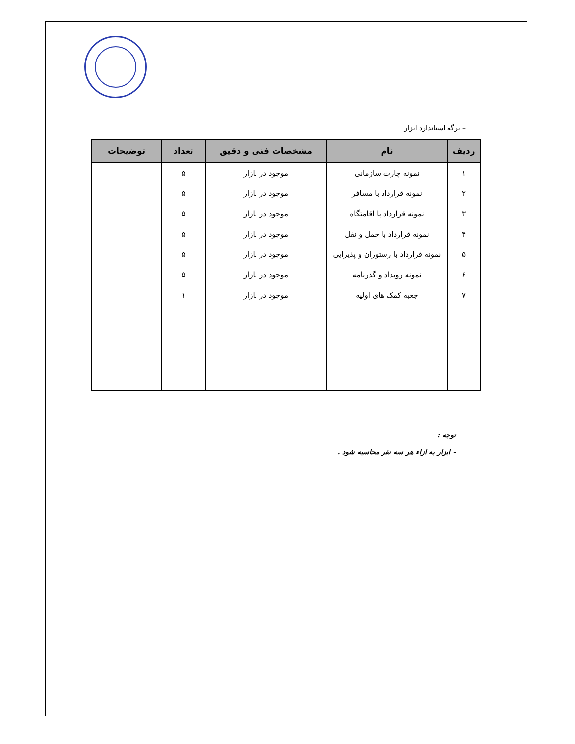– برگه استاندارد ابزار
| ردیف | نام | مشخصات فنی و دقیق | تعداد | توضیحات |
| --- | --- | --- | --- | --- |
| ۱ | نمونه چارت سازمانی | موجود در بازار | ۵ | |
| ۲ | نمونه قرارداد با مسافر | موجود در بازار | ۵ | |
| ۳ | نمونه قرارداد با اقامتگاه | موجود در بازار | ۵ | |
| ۴ | نمونه قرارداد با حمل و نقل | موجود در بازار | ۵ | |
| ۵ | نمونه قرارداد با رستوران و پذیرایی | موجود در بازار | ۵ | |
| ۶ | نمونه رویداد و گذرنامه | موجود در بازار | ۵ | |
| ۷ | جعبه کمک های اولیه | موجود در بازار | ۱ | |
توجه :
- ابزار به ازاء هر سه نفر محاسبه شود .